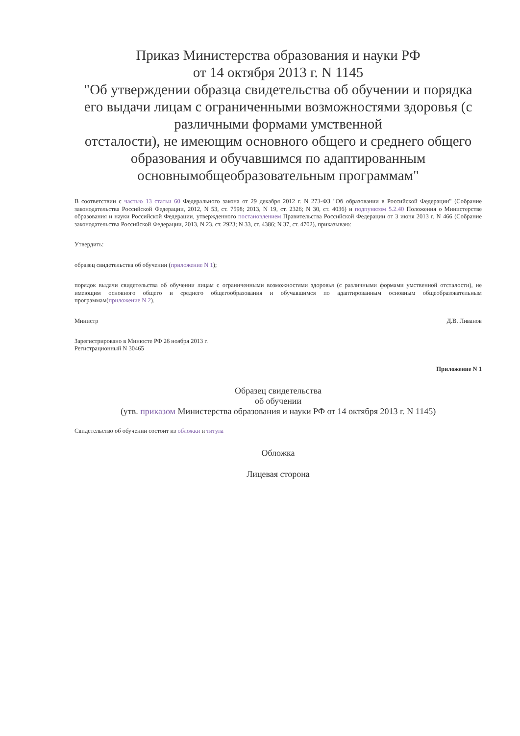Приказ Министерства образования и науки РФ
от 14 октября 2013 г. N 1145
"Об утверждении образца свидетельства об обучении и порядка его выдачи лицам с ограниченными возможностями здоровья (с различными формами умственной
отсталости), не имеющим основного общего и среднего общего образования и обучавшимся по адаптированным основнымобщеобразовательным программам"
В соответствии с частью 13 статьи 60 Федерального закона от 29 декабря 2012 г. N 273-ФЗ "Об образовании в Российской Федерации" (Собрание законодательства Российской Федерации, 2012, N 53, ст. 7598; 2013, N 19, ст. 2326; N 30, ст. 4036) и подпунктом 5.2.40 Положения о Министерстве образования и науки Российской Федерации, утвержденного постановлением Правительства Российской Федерации от 3 июня 2013 г. N 466 (Собрание законодательства Российской Федерации, 2013, N 23, ст. 2923; N 33, ст. 4386; N 37, ст. 4702), приказываю:
Утвердить:
образец свидетельства об обучении (приложение N 1);
порядок выдачи свидетельства об обучении лицам с ограниченными возможностями здоровья (с различными формами умственной отсталости), не имеющим основного общего и среднего общегообразования и обучавшимся по адаптированным основным общеобразовательным программам(приложение N 2).
Министр Д.В. Ливанов
Зарегистрировано в Минюсте РФ 26 ноября 2013 г.
Регистрационный N 30465
Приложение N 1
Образец свидетельства
об обучении
(утв. приказом Министерства образования и науки РФ от 14 октября 2013 г. N 1145)
Свидетельство об обучении состоит из обложки и титула
Обложка
Лицевая сторона